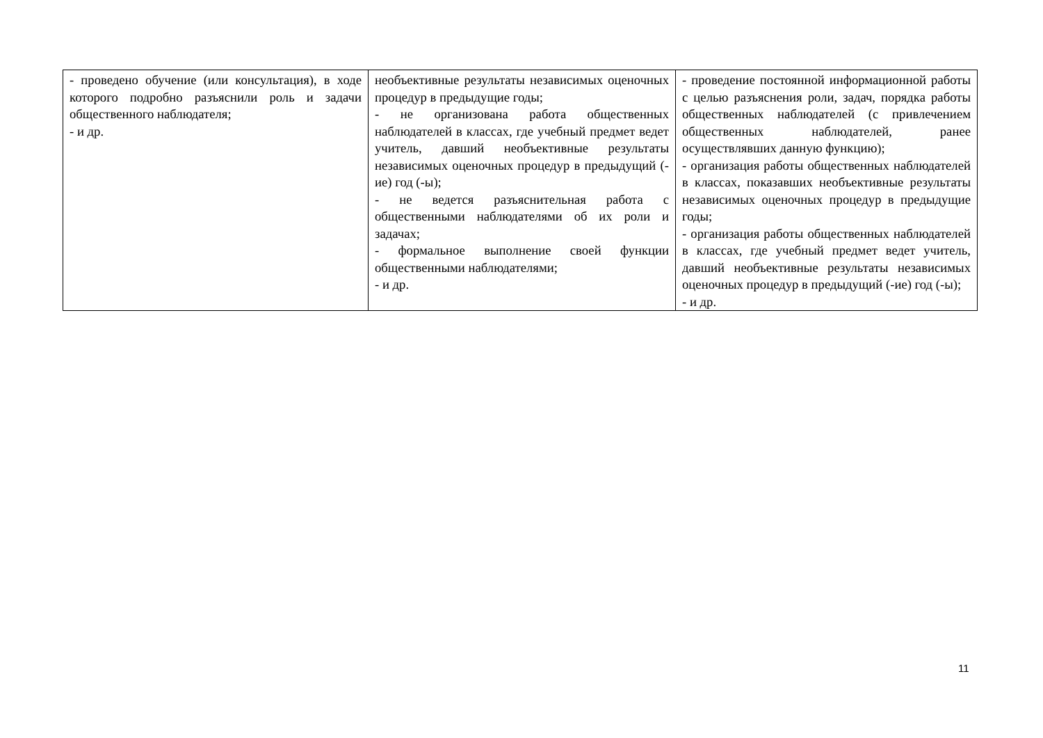| - проведено обучение (или консультация), в ходе которого подробно разъяснили роль и задачи общественного наблюдателя; - и др. | необъективные результаты независимых оценочных процедур в предыдущие годы; - не организована работа общественных наблюдателей в классах, где учебный предмет ведет учитель, давший необъективные результаты независимых оценочных процедур в предыдущий (-ие) год (-ы); - не ведется разъяснительная работа с общественными наблюдателями об их роли и задачах; - формальное выполнение своей функции общественными наблюдателями; - и др. | - проведение постоянной информационной работы с целью разъяснения роли, задач, порядка работы общественных наблюдателей (с привлечением общественных наблюдателей, ранее осуществлявших данную функцию); - организация работы общественных наблюдателей в классах, показавших необъективные результаты независимых оценочных процедур в предыдущие годы; - организация работы общественных наблюдателей в классах, где учебный предмет ведет учитель, давший необъективные результаты независимых оценочных процедур в предыдущий (-ие) год (-ы); - и др. |
11